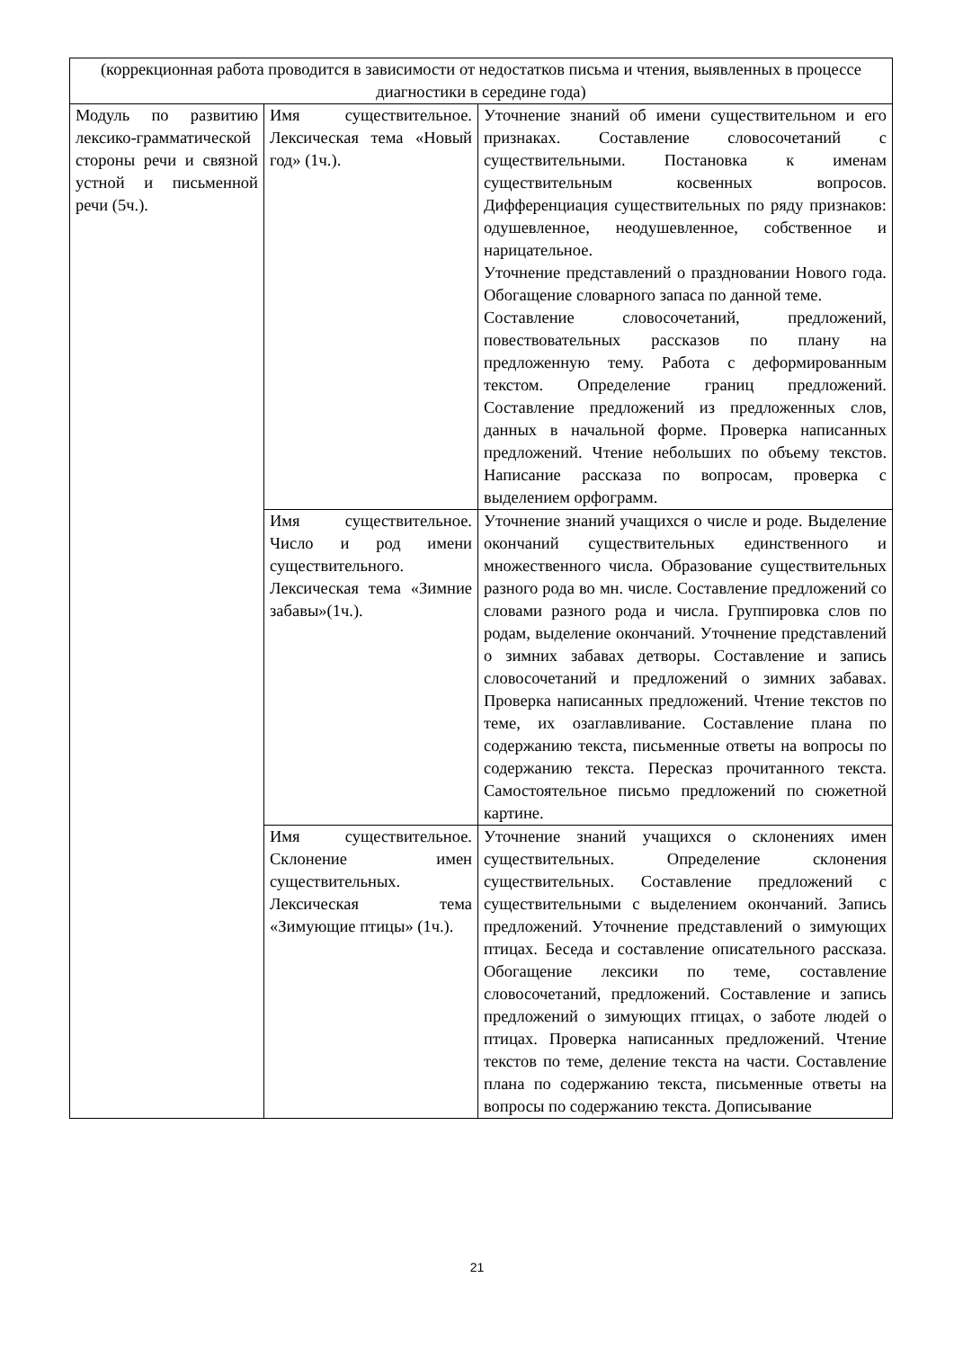| (коррекционная работа проводится в зависимости от недостатков письма и чтения, выявленных в процессе диагностики в середине года) | | |
| Модуль по развитию лексико-грамматической стороны речи и связной устной и письменной речи (5ч.). | Имя существительное. Лексическая тема «Новый год» (1ч.). | Уточнение знаний об имени существительном и его признаках. Составление словосочетаний с существительными. Постановка к именам существительным косвенных вопросов. Дифференциация существительных по ряду признаков: одушевленное, неодушевленное, собственное и нарицательное. Уточнение представлений о праздновании Нового года. Обогащение словарного запаса по данной теме. Составление словосочетаний, предложений, повествовательных рассказов по плану на предложенную тему. Работа с деформированным текстом. Определение границ предложений. Составление предложений из предложенных слов, данных в начальной форме. Проверка написанных предложений. Чтение небольших по объему текстов. Написание рассказа по вопросам, проверка с выделением орфограмм. |
| | Имя существительное. Число и род имени существительного. Лексическая тема «Зимние забавы»(1ч.). | Уточнение знаний учащихся о числе и роде. Выделение окончаний существительных единственного и множественного числа. Образование существительных разного рода во мн. числе. Составление предложений со словами разного рода и числа. Группировка слов по родам, выделение окончаний. Уточнение представлений о зимних забавах детворы. Составление и запись словосочетаний и предложений о зимних забавах. Проверка написанных предложений. Чтение текстов по теме, их озаглавливание. Составление плана по содержанию текста, письменные ответы на вопросы по содержанию текста. Пересказ прочитанного текста. Самостоятельное письмо предложений по сюжетной картине. |
| | Имя существительное. Склонение имен существительных. Лексическая тема «Зимующие птицы» (1ч.). | Уточнение знаний учащихся о склонениях имен существительных. Определение склонения существительных. Составление предложений с существительными с выделением окончаний. Запись предложений. Уточнение представлений о зимующих птицах. Беседа и составление описательного рассказа. Обогащение лексики по теме, составление словосочетаний, предложений. Составление и запись предложений о зимующих птицах, о заботе людей о птицах. Проверка написанных предложений. Чтение текстов по теме, деление текста на части. Составление плана по содержанию текста, письменные ответы на вопросы по содержанию текста. Дописывание |
21